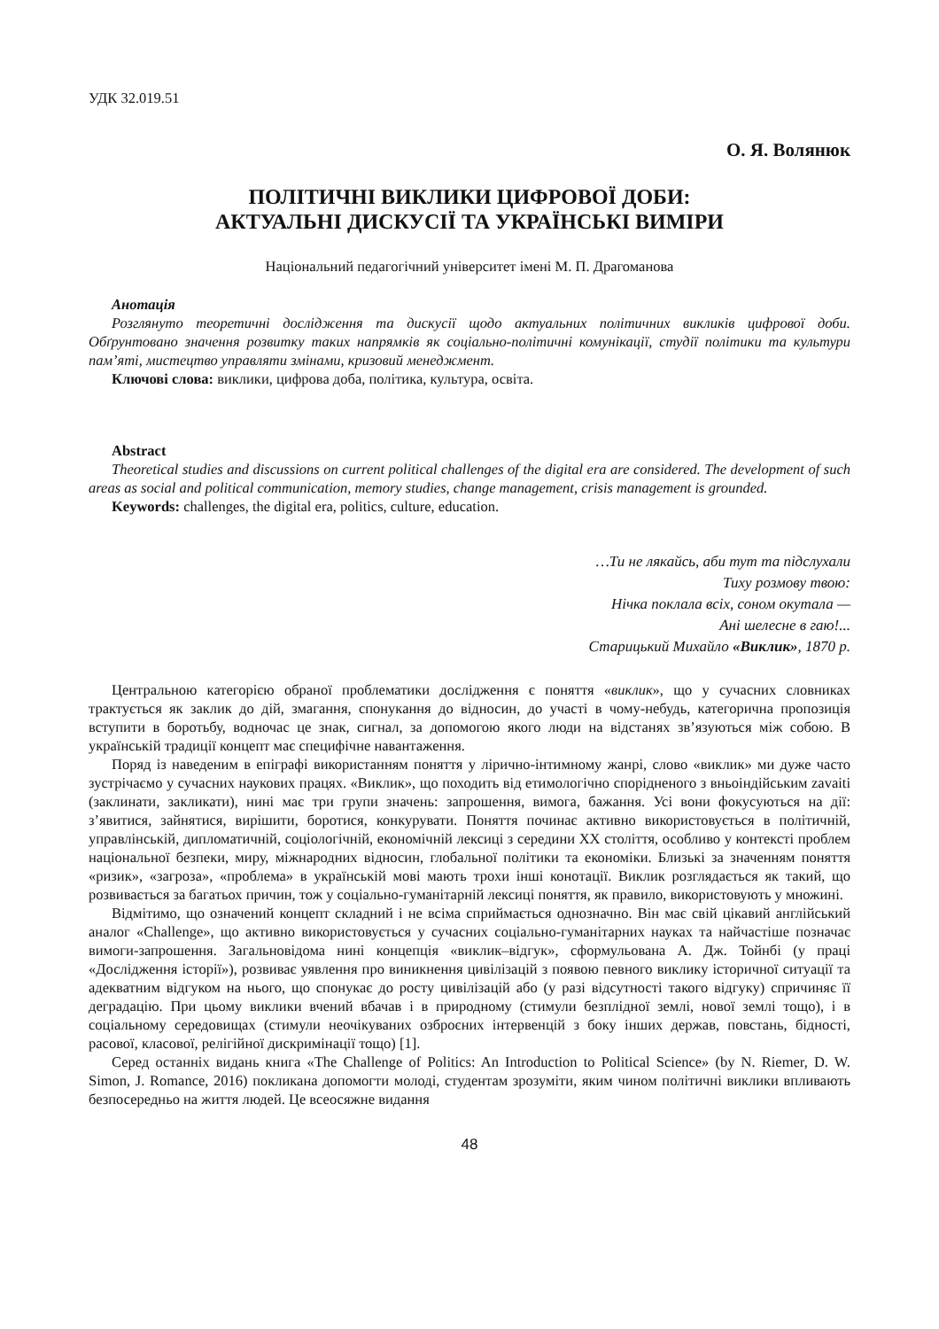УДК 32.019.51
О. Я. Волянюк
ПОЛІТИЧНІ ВИКЛИКИ ЦИФРОВОЇ ДОБИ:
АКТУАЛЬНІ ДИСКУСІЇ ТА УКРАЇНСЬКІ ВИМІРИ
Національний педагогічний університет імені М. П. Драгоманова
Анотація
Розглянуто теоретичні дослідження та дискусії щодо актуальних політичних викликів цифрової доби. Обґрунтовано значення розвитку таких напрямків як соціально-політичні комунікації, студії політики та культури пам’яті, мистецтво управляти змінами, кризовий менеджмент.
Ключові слова: виклики, цифрова доба, політика, культура, освіта.
Abstract
Theoretical studies and discussions on current political challenges of the digital era are considered. The development of such areas as social and political communication, memory studies, change management, crisis management is grounded.
Keywords: challenges, the digital era, politics, culture, education.
…Ти не лякайсь, аби тут та підслухали
Тиху розмову твою:
Нічка поклала всіх, соном окутала —
Ані шелесне в гаю!...
Старицький Михайло «Виклик», 1870 р.
Центральною категорією обраної проблематики дослідження є поняття «виклик», що у сучасних словниках трактується як заклик до дій, змагання, спонукання до відносин, до участі в чому-небудь, категорична пропозиція вступити в боротьбу, водночас це знак, сигнал, за допомогою якого люди на відстанях зв’язуються між собою. В українській традиції концепт має специфічне навантаження.
Поряд із наведеним в епіграфі використанням поняття у лірично-інтимному жанрі, слово «виклик» ми дуже часто зустрічаємо у сучасних наукових працях. «Виклик», що походить від етимологічно спорідненого з вньоіндійським zavaiti (заклинати, закликати), нині має три групи значень: запрошення, вимога, бажання. Усі вони фокусуються на дії: з’явитися, зайнятися, вирішити, боротися, конкурувати. Поняття починає активно використовується в політичній, управлінській, дипломатичній, соціологічній, економічній лексиці з середини XX століття, особливо у контексті проблем національної безпеки, миру, міжнародних відносин, глобальної політики та економіки. Близькі за значенням поняття «ризик», «загроза», «проблема» в українській мові мають трохи інші конотації. Виклик розглядається як такий, що розвивається за багатьох причин, тож у соціально-гуманітарній лексиці поняття, як правило, використовують у множині.
Відмітимо, що означений концепт складний і не всіма сприймається однозначно. Він має свій цікавий англійський аналог «Challenge», що активно використовується у сучасних соціально-гуманітарних науках та найчастіше позначає вимоги-запрошення. Загальновідома нині концепція «виклик–відгук», сформульована А. Дж. Тойнбі (у праці «Дослідження історії»), розвиває уявлення про виникнення цивілізацій з появою певного виклику історичної ситуації та адекватним відгуком на нього, що спонукає до росту цивілізацій або (у разі відсутності такого відгуку) спричиняє її деградацію. При цьому виклики вчений вбачав і в природному (стимули безплідної землі, нової землі тощо), і в соціальному середовищах (стимули неочікуваних озброєних інтервенцій з боку інших держав, повстань, бідності, расової, класової, релігійної дискримінації тощо) [1].
Серед останніх видань книга «The Challenge of Politics: An Introduction to Political Science» (by N. Riemer, D. W. Simon, J. Romance, 2016) покликана допомогти молоді, студентам зрозуміти, яким чином політичні виклики впливають безпосередньо на життя людей. Це всеосяжне видання
48